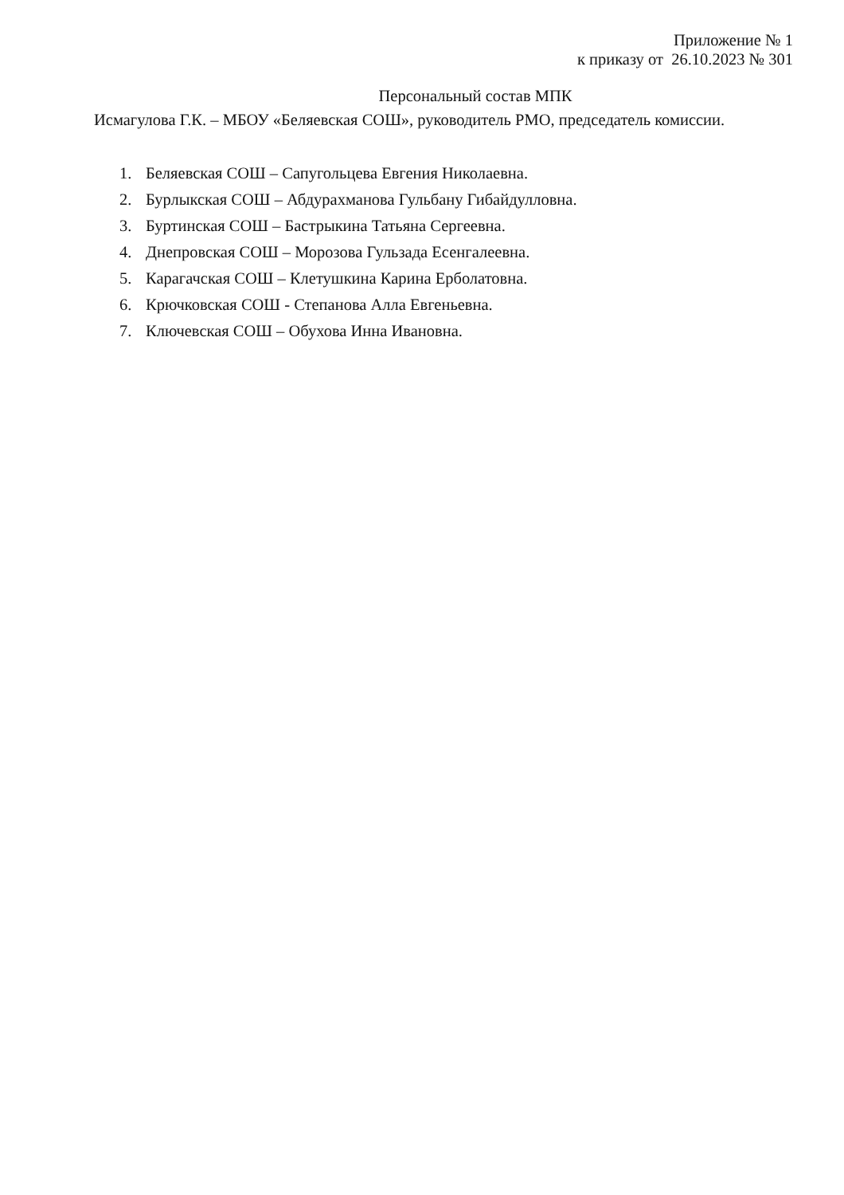Приложение № 1
к приказу от 26.10.2023 № 301
Персональный состав МПК
Исмагулова Г.К. – МБОУ «Беляевская СОШ», руководитель РМО, председатель комиссии.
1. Беляевская СОШ – Сапугольцева Евгения Николаевна.
2. Бурлыкская СОШ – Абдурахманова Гульбану Гибайдулловна.
3. Буртинская СОШ – Бастрыкина Татьяна Сергеевна.
4. Днепровская СОШ – Морозова Гульзада Есенгалеевна.
5. Карагачская СОШ – Клетушкина Карина Ерболатовна.
6. Крючковская СОШ - Степанова Алла Евгеньевна.
7. Ключевская СОШ – Обухова Инна Ивановна.